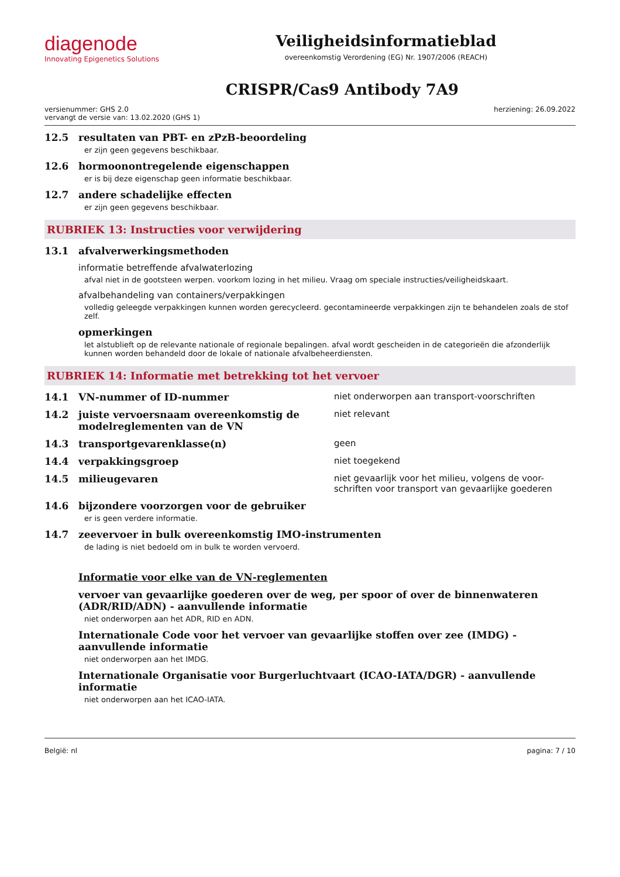diagenode
Innovating Epigenetics Solutions
Veiligheidsinformatieblad
overeenkomstig Verordening (EG) Nr. 1907/2006 (REACH)
CRISPR/Cas9 Antibody 7A9
versienummer: GHS 2.0
vervangt de versie van: 13.02.2020 (GHS 1)
herziening: 26.09.2022
12.5 resultaten van PBT- en zPzB-beoordeling
er zijn geen gegevens beschikbaar.
12.6 hormoonontregelende eigenschappen
er is bij deze eigenschap geen informatie beschikbaar.
12.7 andere schadelijke effecten
er zijn geen gegevens beschikbaar.
RUBRIEK 13: Instructies voor verwijdering
13.1 afvalverwerkingsmethoden
informatie betreffende afvalwaterlozing
afval niet in de gootsteen werpen. voorkom lozing in het milieu. Vraag om speciale instructies/veiligheidskaart.
afvalbehandeling van containers/verpakkingen
volledig geleegde verpakkingen kunnen worden gerecycleerd. gecontamineerde verpakkingen zijn te behandelen zoals de stof zelf.
opmerkingen
let alstublieft op de relevante nationale of regionale bepalingen. afval wordt gescheiden in de categorieën die afzonderlijk kunnen worden behandeld door de lokale of nationale afvalbeheerdiensten.
RUBRIEK 14: Informatie met betrekking tot het vervoer
14.1 VN-nummer of ID-nummer niet onderworpen aan transport-voorschriften
14.2 juiste vervoersnaam overeenkomstig de modelreglementen van de VN
niet relevant
14.3 transportgevarenklasse(n) geen
14.4 verpakkingsgroep niet toegekend
14.5 milieugevaren niet gevaarlijk voor het milieu, volgens de voor-schriften voor transport van gevaarlijke goederen
14.6 bijzondere voorzorgen voor de gebruiker
er is geen verdere informatie.
14.7 zeevervoer in bulk overeenkomstig IMO-instrumenten
de lading is niet bedoeld om in bulk te worden vervoerd.
Informatie voor elke van de VN-reglementen
vervoer van gevaarlijke goederen over de weg, per spoor of over de binnenwateren (ADR/RID/ADN) - aanvullende informatie
niet onderworpen aan het ADR, RID en ADN.
Internationale Code voor het vervoer van gevaarlijke stoffen over zee (IMDG) - aanvullende informatie
niet onderworpen aan het IMDG.
Internationale Organisatie voor Burgerluchtvaart (ICAO-IATA/DGR) - aanvullende informatie
niet onderworpen aan het ICAO-IATA.
België: nl pagina: 7 / 10